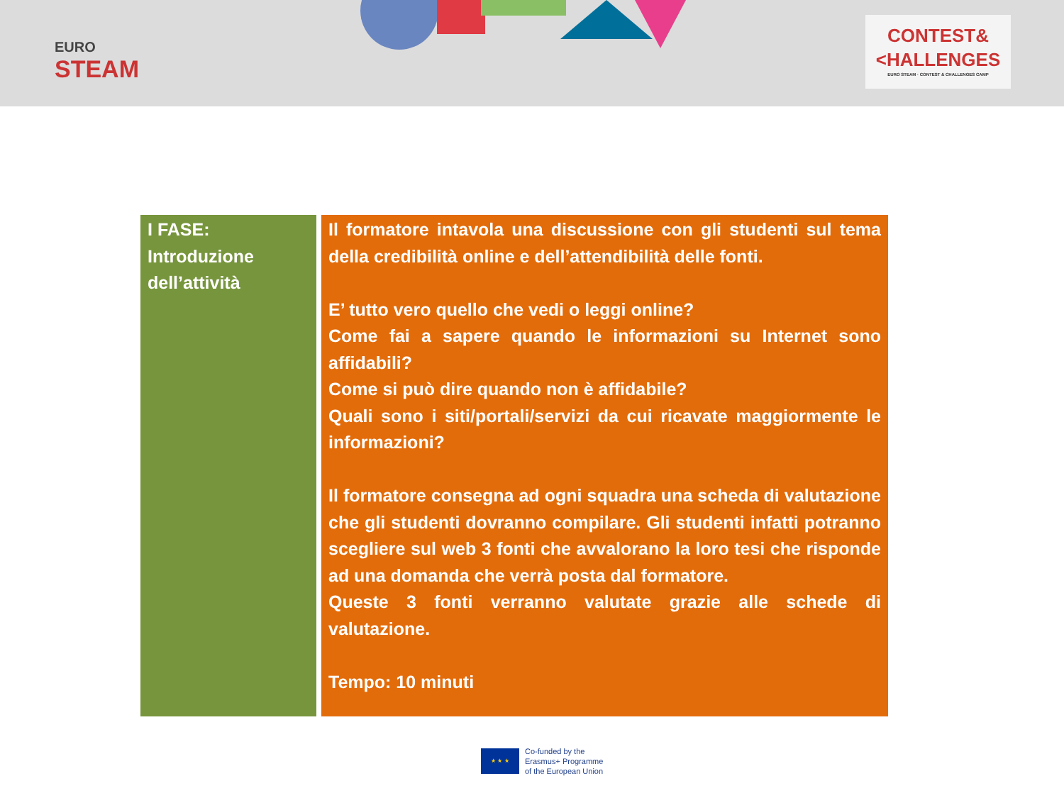EURO
STEAM
CONTEST&
<HALLENGES
EURO STEAM · CONTEST & CHALLENGES CAMP
| I FASE: Introduzione dell’attività | Il formatore intavola una discussione con gli studenti sul tema della credibilità online e dell’attendibilità delle fonti. E’ tutto vero quello che vedi o leggi online? Come fai a sapere quando le informazioni su Internet sono affidabili? Come si può dire quando non è affidabile? Quali sono i siti/portali/servizi da cui ricavate maggiormente le informazioni? Il formatore consegna ad ogni squadra una scheda di valutazione che gli studenti dovranno compilare. Gli studenti infatti potranno scegliere sul web 3 fonti che avvalorano la loro tesi che risponde ad una domanda che verrà posta dal formatore. Queste 3 fonti verranno valutate grazie alle schede di valutazione. Tempo: 10 minuti |
★ ★ ★
Co-funded by the
Erasmus+ Programme
of the European Union